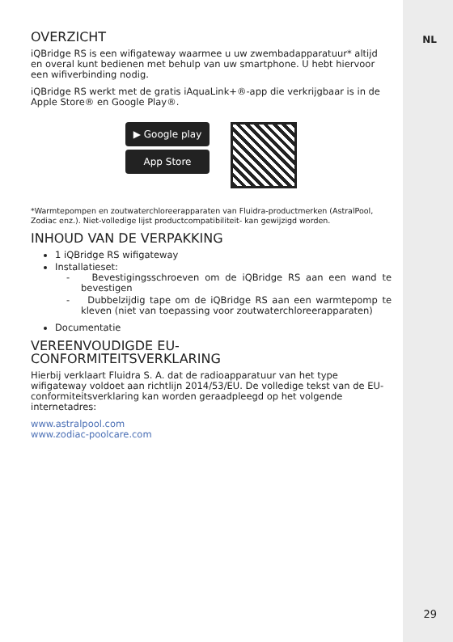NL
OVERZICHT
iQBridge RS is een wifigateway waarmee u uw zwembadapparatuur* altijd en overal kunt bedienen met behulp van uw smartphone. U hebt hiervoor een wifiverbinding nodig.
iQBridge RS werkt met de gratis iAquaLink+®-app die verkrijgbaar is in de Apple Store® en Google Play®.
▶ Google play
App Store
*Warmtepompen en zoutwaterchloreerapparaten van Fluidra-productmerken (AstralPool, Zodiac enz.). Niet-volledige lijst productcompatibiliteit- kan gewijzigd worden.
INHOUD VAN DE VERPAKKING
1 iQBridge RS wifigateway
Installatieset:
- Bevestigingsschroeven om de iQBridge RS aan een wand te bevestigen
- Dubbelzijdig tape om de iQBridge RS aan een warmtepomp te kleven (niet van toepassing voor zoutwaterchloreerapparaten)
Documentatie
VEREENVOUDIGDE EU-
CONFORMITEITSVERKLARING
Hierbij verklaart Fluidra S. A. dat de radioapparatuur van het type wifigateway voldoet aan richtlijn 2014/53/EU. De volledige tekst van de EU-conformiteitsverklaring kan worden geraadpleegd op het volgende internetadres:
www.astralpool.com
www.zodiac-poolcare.com
29